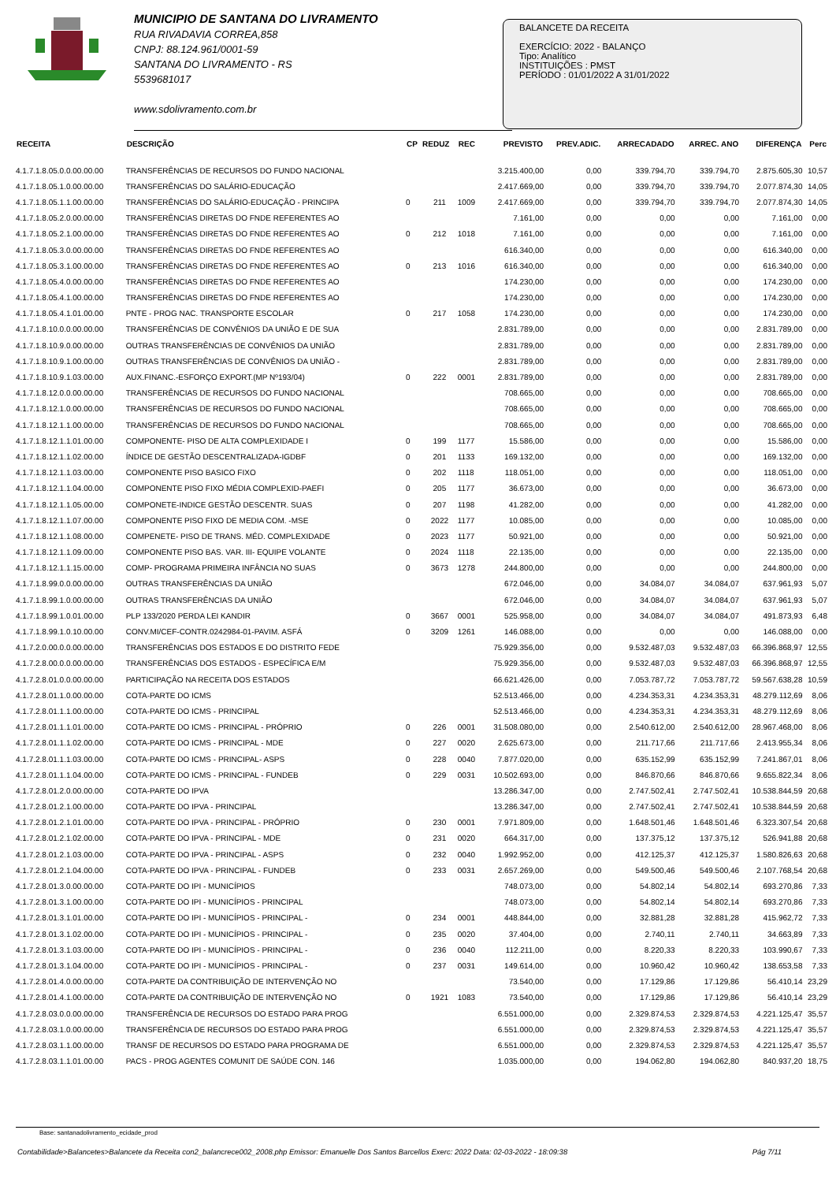MUNICIPIO DE SANTANA DO LIVRAMENTO
RUA RIVADAVIA CORREA,858
CNPJ: 88.124.961/0001-59
SANTANA DO LIVRAMENTO - RS
5539681017
www.sdolivramento.com.br
BALANCETE DA RECEITA
EXERCÍCIO: 2022 - BALANÇO
Tipo: Analítico
INSTITUIÇÕES : PMST
PERÍODO : 01/01/2022 A 31/01/2022
| RECEITA | DESCRIÇÃO | CP | REDUZ | REC | PREVISTO | PREV.ADIC. | ARRECADADO | ARREC. ANO | DIFERENÇA | Perc |
| --- | --- | --- | --- | --- | --- | --- | --- | --- | --- | --- |
| 4.1.7.1.8.05.0.0.00.00.00 | TRANSFERÊNCIAS DE RECURSOS DO FUNDO NACIONAL | | | | 3.215.400,00 | 0,00 | 339.794,70 | 339.794,70 | 2.875.605,30 | 10,57 |
| 4.1.7.1.8.05.1.0.00.00.00 | TRANSFERÊNCIAS DO SALÁRIO-EDUCAÇÃO | | | | 2.417.669,00 | 0,00 | 339.794,70 | 339.794,70 | 2.077.874,30 | 14,05 |
| 4.1.7.1.8.05.1.1.00.00.00 | TRANSFERÊNCIAS DO SALÁRIO-EDUCAÇÃO - PRINCIPA | 0 | 211 | 1009 | 2.417.669,00 | 0,00 | 339.794,70 | 339.794,70 | 2.077.874,30 | 14,05 |
| 4.1.7.1.8.05.2.0.00.00.00 | TRANSFERÊNCIAS DIRETAS DO FNDE REFERENTES AO | | | | 7.161,00 | 0,00 | 0,00 | 0,00 | 7.161,00 | 0,00 |
| 4.1.7.1.8.05.2.1.00.00.00 | TRANSFERÊNCIAS DIRETAS DO FNDE REFERENTES AO | 0 | 212 | 1018 | 7.161,00 | 0,00 | 0,00 | 0,00 | 7.161,00 | 0,00 |
| 4.1.7.1.8.05.3.0.00.00.00 | TRANSFERÊNCIAS DIRETAS DO FNDE REFERENTES AO | | | | 616.340,00 | 0,00 | 0,00 | 0,00 | 616.340,00 | 0,00 |
| 4.1.7.1.8.05.3.1.00.00.00 | TRANSFERÊNCIAS DIRETAS DO FNDE REFERENTES AO | 0 | 213 | 1016 | 616.340,00 | 0,00 | 0,00 | 0,00 | 616.340,00 | 0,00 |
| 4.1.7.1.8.05.4.0.00.00.00 | TRANSFERÊNCIAS DIRETAS DO FNDE REFERENTES AO | | | | 174.230,00 | 0,00 | 0,00 | 0,00 | 174.230,00 | 0,00 |
| 4.1.7.1.8.05.4.1.00.00.00 | TRANSFERÊNCIAS DIRETAS DO FNDE REFERENTES AO | | | | 174.230,00 | 0,00 | 0,00 | 0,00 | 174.230,00 | 0,00 |
| 4.1.7.1.8.05.4.1.01.00.00 | PNTE - PROG NAC. TRANSPORTE ESCOLAR | 0 | 217 | 1058 | 174.230,00 | 0,00 | 0,00 | 0,00 | 174.230,00 | 0,00 |
| 4.1.7.1.8.10.0.0.00.00.00 | TRANSFERÊNCIAS DE CONVÊNIOS DA UNIÃO E DE SUA | | | | 2.831.789,00 | 0,00 | 0,00 | 0,00 | 2.831.789,00 | 0,00 |
| 4.1.7.1.8.10.9.0.00.00.00 | OUTRAS TRANSFERÊNCIAS DE CONVÊNIOS DA UNIÃO | | | | 2.831.789,00 | 0,00 | 0,00 | 0,00 | 2.831.789,00 | 0,00 |
| 4.1.7.1.8.10.9.1.00.00.00 | OUTRAS TRANSFERÊNCIAS DE CONVÊNIOS DA UNIÃO - | | | | 2.831.789,00 | 0,00 | 0,00 | 0,00 | 2.831.789,00 | 0,00 |
| 4.1.7.1.8.10.9.1.03.00.00 | AUX.FINANC.-ESFORÇO EXPORT.(MP Nº193/04) | 0 | 222 | 0001 | 2.831.789,00 | 0,00 | 0,00 | 0,00 | 2.831.789,00 | 0,00 |
| 4.1.7.1.8.12.0.0.00.00.00 | TRANSFERÊNCIAS DE RECURSOS DO FUNDO NACIONAL | | | | 708.665,00 | 0,00 | 0,00 | 0,00 | 708.665,00 | 0,00 |
| 4.1.7.1.8.12.1.0.00.00.00 | TRANSFERÊNCIAS DE RECURSOS DO FUNDO NACIONAL | | | | 708.665,00 | 0,00 | 0,00 | 0,00 | 708.665,00 | 0,00 |
| 4.1.7.1.8.12.1.1.00.00.00 | TRANSFERÊNCIAS DE RECURSOS DO FUNDO NACIONAL | | | | 708.665,00 | 0,00 | 0,00 | 0,00 | 708.665,00 | 0,00 |
| 4.1.7.1.8.12.1.1.01.00.00 | COMPONENTE- PISO DE ALTA COMPLEXIDADE I | 0 | 199 | 1177 | 15.586,00 | 0,00 | 0,00 | 0,00 | 15.586,00 | 0,00 |
| 4.1.7.1.8.12.1.1.02.00.00 | ÍNDICE DE GESTÃO DESCENTRALIZADA-IGDBF | 0 | 201 | 1133 | 169.132,00 | 0,00 | 0,00 | 0,00 | 169.132,00 | 0,00 |
| 4.1.7.1.8.12.1.1.03.00.00 | COMPONENTE PISO BASICO FIXO | 0 | 202 | 1118 | 118.051,00 | 0,00 | 0,00 | 0,00 | 118.051,00 | 0,00 |
| 4.1.7.1.8.12.1.1.04.00.00 | COMPONENTE PISO FIXO MÉDIA COMPLEXID-PAEFI | 0 | 205 | 1177 | 36.673,00 | 0,00 | 0,00 | 0,00 | 36.673,00 | 0,00 |
| 4.1.7.1.8.12.1.1.05.00.00 | COMPONETE-INDICE GESTÃO DESCENTR. SUAS | 0 | 207 | 1198 | 41.282,00 | 0,00 | 0,00 | 0,00 | 41.282,00 | 0,00 |
| 4.1.7.1.8.12.1.1.07.00.00 | COMPONENTE PISO FIXO DE MEDIA COM. -MSE | 0 | 2022 | 1177 | 10.085,00 | 0,00 | 0,00 | 0,00 | 10.085,00 | 0,00 |
| 4.1.7.1.8.12.1.1.08.00.00 | COMPENETE- PISO DE TRANS. MÉD. COMPLEXIDADE | 0 | 2023 | 1177 | 50.921,00 | 0,00 | 0,00 | 0,00 | 50.921,00 | 0,00 |
| 4.1.7.1.8.12.1.1.09.00.00 | COMPONENTE PISO BAS. VAR. III- EQUIPE VOLANTE | 0 | 2024 | 1118 | 22.135,00 | 0,00 | 0,00 | 0,00 | 22.135,00 | 0,00 |
| 4.1.7.1.8.12.1.1.15.00.00 | COMP- PROGRAMA PRIMEIRA INFÂNCIA NO SUAS | 0 | 3673 | 1278 | 244.800,00 | 0,00 | 0,00 | 0,00 | 244.800,00 | 0,00 |
| 4.1.7.1.8.99.0.0.00.00.00 | OUTRAS TRANSFERÊNCIAS DA UNIÃO | | | | 672.046,00 | 0,00 | 34.084,07 | 34.084,07 | 637.961,93 | 5,07 |
| 4.1.7.1.8.99.1.0.00.00.00 | OUTRAS TRANSFERÊNCIAS DA UNIÃO | | | | 672.046,00 | 0,00 | 34.084,07 | 34.084,07 | 637.961,93 | 5,07 |
| 4.1.7.1.8.99.1.0.01.00.00 | PLP 133/2020 PERDA LEI KANDIR | 0 | 3667 | 0001 | 525.958,00 | 0,00 | 34.084,07 | 34.084,07 | 491.873,93 | 6,48 |
| 4.1.7.1.8.99.1.0.10.00.00 | CONV.MI/CEF-CONTR.0242984-01-PAVIM. ASFÁ | 0 | 3209 | 1261 | 146.088,00 | 0,00 | 0,00 | 0,00 | 146.088,00 | 0,00 |
| 4.1.7.2.0.00.0.0.00.00.00 | TRANSFERÊNCIAS DOS ESTADOS E DO DISTRITO FEDE | | | | 75.929.356,00 | 0,00 | 9.532.487,03 | 9.532.487,03 | 66.396.868,97 | 12,55 |
| 4.1.7.2.8.00.0.0.00.00.00 | TRANSFERÊNCIAS DOS ESTADOS - ESPECÍFICA E/M | | | | 75.929.356,00 | 0,00 | 9.532.487,03 | 9.532.487,03 | 66.396.868,97 | 12,55 |
| 4.1.7.2.8.01.0.0.00.00.00 | PARTICIPAÇÃO NA RECEITA DOS ESTADOS | | | | 66.621.426,00 | 0,00 | 7.053.787,72 | 7.053.787,72 | 59.567.638,28 | 10,59 |
| 4.1.7.2.8.01.1.0.00.00.00 | COTA-PARTE DO ICMS | | | | 52.513.466,00 | 0,00 | 4.234.353,31 | 4.234.353,31 | 48.279.112,69 | 8,06 |
| 4.1.7.2.8.01.1.1.00.00.00 | COTA-PARTE DO ICMS - PRINCIPAL | | | | 52.513.466,00 | 0,00 | 4.234.353,31 | 4.234.353,31 | 48.279.112,69 | 8,06 |
| 4.1.7.2.8.01.1.1.01.00.00 | COTA-PARTE DO ICMS - PRINCIPAL - PRÓPRIO | 0 | 226 | 0001 | 31.508.080,00 | 0,00 | 2.540.612,00 | 2.540.612,00 | 28.967.468,00 | 8,06 |
| 4.1.7.2.8.01.1.1.02.00.00 | COTA-PARTE DO ICMS - PRINCIPAL - MDE | 0 | 227 | 0020 | 2.625.673,00 | 0,00 | 211.717,66 | 211.717,66 | 2.413.955,34 | 8,06 |
| 4.1.7.2.8.01.1.1.03.00.00 | COTA-PARTE DO ICMS - PRINCIPAL- ASPS | 0 | 228 | 0040 | 7.877.020,00 | 0,00 | 635.152,99 | 635.152,99 | 7.241.867,01 | 8,06 |
| 4.1.7.2.8.01.1.1.04.00.00 | COTA-PARTE DO ICMS - PRINCIPAL - FUNDEB | 0 | 229 | 0031 | 10.502.693,00 | 0,00 | 846.870,66 | 846.870,66 | 9.655.822,34 | 8,06 |
| 4.1.7.2.8.01.2.0.00.00.00 | COTA-PARTE DO IPVA | | | | 13.286.347,00 | 0,00 | 2.747.502,41 | 2.747.502,41 | 10.538.844,59 | 20,68 |
| 4.1.7.2.8.01.2.1.00.00.00 | COTA-PARTE DO IPVA - PRINCIPAL | | | | 13.286.347,00 | 0,00 | 2.747.502,41 | 2.747.502,41 | 10.538.844,59 | 20,68 |
| 4.1.7.2.8.01.2.1.01.00.00 | COTA-PARTE DO IPVA - PRINCIPAL - PRÓPRIO | 0 | 230 | 0001 | 7.971.809,00 | 0,00 | 1.648.501,46 | 1.648.501,46 | 6.323.307,54 | 20,68 |
| 4.1.7.2.8.01.2.1.02.00.00 | COTA-PARTE DO IPVA - PRINCIPAL - MDE | 0 | 231 | 0020 | 664.317,00 | 0,00 | 137.375,12 | 137.375,12 | 526.941,88 | 20,68 |
| 4.1.7.2.8.01.2.1.03.00.00 | COTA-PARTE DO IPVA - PRINCIPAL - ASPS | 0 | 232 | 0040 | 1.992.952,00 | 0,00 | 412.125,37 | 412.125,37 | 1.580.826,63 | 20,68 |
| 4.1.7.2.8.01.2.1.04.00.00 | COTA-PARTE DO IPVA - PRINCIPAL - FUNDEB | 0 | 233 | 0031 | 2.657.269,00 | 0,00 | 549.500,46 | 549.500,46 | 2.107.768,54 | 20,68 |
| 4.1.7.2.8.01.3.0.00.00.00 | COTA-PARTE DO IPI - MUNICÍPIOS | | | | 748.073,00 | 0,00 | 54.802,14 | 54.802,14 | 693.270,86 | 7,33 |
| 4.1.7.2.8.01.3.1.00.00.00 | COTA-PARTE DO IPI - MUNICÍPIOS - PRINCIPAL | | | | 748.073,00 | 0,00 | 54.802,14 | 54.802,14 | 693.270,86 | 7,33 |
| 4.1.7.2.8.01.3.1.01.00.00 | COTA-PARTE DO IPI - MUNICÍPIOS - PRINCIPAL - | 0 | 234 | 0001 | 448.844,00 | 0,00 | 32.881,28 | 32.881,28 | 415.962,72 | 7,33 |
| 4.1.7.2.8.01.3.1.02.00.00 | COTA-PARTE DO IPI - MUNICÍPIOS - PRINCIPAL - | 0 | 235 | 0020 | 37.404,00 | 0,00 | 2.740,11 | 2.740,11 | 34.663,89 | 7,33 |
| 4.1.7.2.8.01.3.1.03.00.00 | COTA-PARTE DO IPI - MUNICÍPIOS - PRINCIPAL - | 0 | 236 | 0040 | 112.211,00 | 0,00 | 8.220,33 | 8.220,33 | 103.990,67 | 7,33 |
| 4.1.7.2.8.01.3.1.04.00.00 | COTA-PARTE DO IPI - MUNICÍPIOS - PRINCIPAL - | 0 | 237 | 0031 | 149.614,00 | 0,00 | 10.960,42 | 10.960,42 | 138.653,58 | 7,33 |
| 4.1.7.2.8.01.4.0.00.00.00 | COTA-PARTE DA CONTRIBUIÇÃO DE INTERVENÇÃO NO | | | | 73.540,00 | 0,00 | 17.129,86 | 17.129,86 | 56.410,14 | 23,29 |
| 4.1.7.2.8.01.4.1.00.00.00 | COTA-PARTE DA CONTRIBUIÇÃO DE INTERVENÇÃO NO | 0 | 1921 | 1083 | 73.540,00 | 0,00 | 17.129,86 | 17.129,86 | 56.410,14 | 23,29 |
| 4.1.7.2.8.03.0.0.00.00.00 | TRANSFERÊNCIA DE RECURSOS DO ESTADO PARA PROG | | | | 6.551.000,00 | 0,00 | 2.329.874,53 | 2.329.874,53 | 4.221.125,47 | 35,57 |
| 4.1.7.2.8.03.1.0.00.00.00 | TRANSFERÊNCIA DE RECURSOS DO ESTADO PARA PROG | | | | 6.551.000,00 | 0,00 | 2.329.874,53 | 2.329.874,53 | 4.221.125,47 | 35,57 |
| 4.1.7.2.8.03.1.1.00.00.00 | TRANSF DE RECURSOS DO ESTADO PARA PROGRAMA DE | | | | 6.551.000,00 | 0,00 | 2.329.874,53 | 2.329.874,53 | 4.221.125,47 | 35,57 |
| 4.1.7.2.8.03.1.1.01.00.00 | PACS - PROG AGENTES COMUNIT DE SAÚDE CON. 146 | | | | 1.035.000,00 | 0,00 | 194.062,80 | 194.062,80 | 840.937,20 | 18,75 |
Base: santanadolivramento_ecidade_prod
Contabilidade>Balancetes>Balancete da Receita con2_balancrece002_2008.php Emissor: Emanuelle Dos Santos Barcellos Exerc: 2022 Data: 02-03-2022 - 18:09:38 Pág 7/11